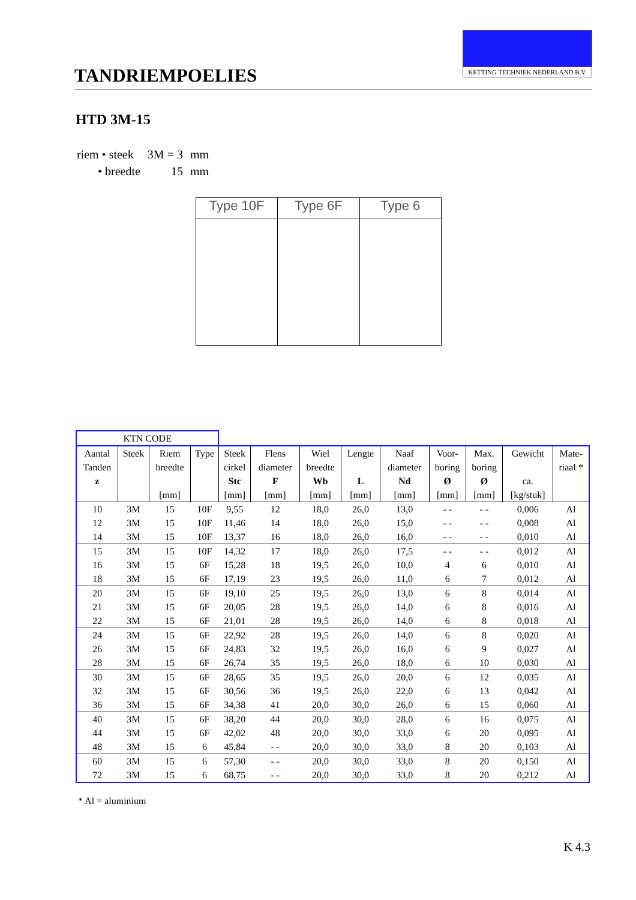TANDRIEMPOELIES
KETTING TECHNIEK NEDERLAND B.V.
HTD 3M-15
| riem • steek | 3M = 3 | mm |
| • breedte | 15 | mm |
Type 10F Type 6F Type 6
| KTN CODE | | | | | | | | | | | | |
| --- | --- | --- | --- | --- | --- | --- | --- | --- | --- | --- | --- | --- |
| Aantal | Steek | Riem | Type | Steek | Flens | Wiel | Lengte | Naaf | Voor- | Max. | Gewicht | Mate- |
| Tanden | | breedte | | cirkel | diameter | breedte | | diameter | boring | boring | | riaal * |
| z | | | | Stc | F | Wb | L | Nd | Ø | Ø | ca. | |
| | | [mm] | | [mm] | [mm] | [mm] | [mm] | [mm] | [mm] | [mm] | [kg/stuk] | |
| 10 | 3M | 15 | 10F | 9,55 | 12 | 18,0 | 26,0 | 13,0 | - - | - - | 0,006 | Al |
| 12 | 3M | 15 | 10F | 11,46 | 14 | 18,0 | 26,0 | 15,0 | - - | - - | 0,008 | Al |
| 14 | 3M | 15 | 10F | 13,37 | 16 | 18,0 | 26,0 | 16,0 | - - | - - | 0,010 | Al |
| 15 | 3M | 15 | 10F | 14,32 | 17 | 18,0 | 26,0 | 17,5 | - - | - - | 0,012 | Al |
| 16 | 3M | 15 | 6F | 15,28 | 18 | 19,5 | 26,0 | 10,0 | 4 | 6 | 0,010 | Al |
| 18 | 3M | 15 | 6F | 17,19 | 23 | 19,5 | 26,0 | 11,0 | 6 | 7 | 0,012 | Al |
| 20 | 3M | 15 | 6F | 19,10 | 25 | 19,5 | 26,0 | 13,0 | 6 | 8 | 0,014 | Al |
| 21 | 3M | 15 | 6F | 20,05 | 28 | 19,5 | 26,0 | 14,0 | 6 | 8 | 0,016 | Al |
| 22 | 3M | 15 | 6F | 21,01 | 28 | 19,5 | 26,0 | 14,0 | 6 | 8 | 0,018 | Al |
| 24 | 3M | 15 | 6F | 22,92 | 28 | 19,5 | 26,0 | 14,0 | 6 | 8 | 0,020 | Al |
| 26 | 3M | 15 | 6F | 24,83 | 32 | 19,5 | 26,0 | 16,0 | 6 | 9 | 0,027 | Al |
| 28 | 3M | 15 | 6F | 26,74 | 35 | 19,5 | 26,0 | 18,0 | 6 | 10 | 0,030 | Al |
| 30 | 3M | 15 | 6F | 28,65 | 35 | 19,5 | 26,0 | 20,0 | 6 | 12 | 0,035 | Al |
| 32 | 3M | 15 | 6F | 30,56 | 36 | 19,5 | 26,0 | 22,0 | 6 | 13 | 0,042 | Al |
| 36 | 3M | 15 | 6F | 34,38 | 41 | 20,0 | 30,0 | 26,0 | 6 | 15 | 0,060 | Al |
| 40 | 3M | 15 | 6F | 38,20 | 44 | 20,0 | 30,0 | 28,0 | 6 | 16 | 0,075 | Al |
| 44 | 3M | 15 | 6F | 42,02 | 48 | 20,0 | 30,0 | 33,0 | 6 | 20 | 0,095 | Al |
| 48 | 3M | 15 | 6 | 45,84 | - - | 20,0 | 30,0 | 33,0 | 8 | 20 | 0,103 | Al |
| 60 | 3M | 15 | 6 | 57,30 | - - | 20,0 | 30,0 | 33,0 | 8 | 20 | 0,150 | Al |
| 72 | 3M | 15 | 6 | 68,75 | - - | 20,0 | 30,0 | 33,0 | 8 | 20 | 0,212 | Al |
* Al = aluminium
K 4.3